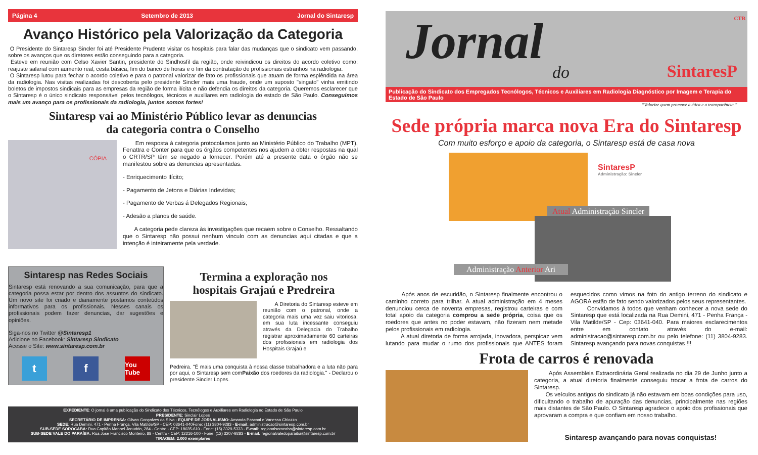Página 4 Setembro de 2013 Jornal do Sintaresp
Avanço Histórico pela Valorização da Categoria
O Presidente do Sintaresp Sincler foi até Presidente Prudente visitar os hospitais para falar das mudanças que o sindicato vem passando, sobre os avanços que os diretores estão conseguindo para a categoria.
Esteve em reunião com Celso Xavier Santin, presidente do Sindhosfil da região, onde reivindicou os direitos do acordo coletivo como: reajuste salarial com aumento real, cesta básica, fim do banco de horas e o fim da contratação de profissionais estranhos na radiologia.
O Sintaresp lutou para fechar o acordo coletivo e para o patronal valorizar de fato os profissionais que atuam de forma esplêndida na área da radiologia. Nas visitas realizadas foi descoberta pelo presidente Sincler mais uma fraude, onde um suposto "singato" vinha emitindo boletos de impostos sindicais para as empresas da região de forma ilícita e não defendia os direitos da categoria. Queremos esclarecer que o Sintaresp é o único sindicato responsável pelos tecnólogos, técnicos e auxiliares em radiologia do estado de São Paulo. Conseguimos mais um avanço para os profissionais da radiologia, juntos somos fortes!
Sintaresp vai ao Ministério Público levar as denuncias
da categoria contra o Conselho
CÓPIA
Em resposta à categoria protocolamos junto ao Ministério Público do Trabalho (MPT), Fenattra e Conter para que os órgãos competentes nos ajudem a obter respostas na qual o CRTR/SP têm se negado a fornecer. Porém até a presente data o órgão não se manifestou sobre as denuncias apresentadas.
- Enriquecimento Ilícito;
- Pagamento de Jetons e Diárias Indevidas;
- Pagamento de Verbas á Delegados Regionais;
- Adesão a planos de saúde.
A categoria pede clareza às investigações que recaem sobre o Conselho. Ressaltando que o Sintaresp não possui nenhum vinculo com as denuncias aqui citadas e que a intenção é inteiramente pela verdade.
Sintaresp nas Redes Sociais
Sintaresp está renovando a sua comunicação, para que a categoria possa estar por dentro dos assuntos do sindicato. Um novo site foi criado e diariamente postamos conteúdos informativos para os profissionais. Nesses canais os profissionais podem fazer denuncias, dar sugestões e opiniões.
Siga-nos no Twitter @Sintaresp1
Adicione no Facebook: Sintaresp Sindicato
Acesse o Site: www.sintaresp.com.br
tf You Tube
Termina a exploração nos
hospitais Grajaú e Predreira
A Diretoria do Sintaresp esteve em reunião com o patronal, onde a categoria mais uma vez saiu vitoriosa, em sua luta incessante conseguiu através da Delegacia do Trabalho registrar aproximadamente 60 carteiras dos profissionais em radiologia dos Hospitais Grajaú e
Pedreira. "É mais uma conquista à nossa classe trabalhadora e a luta não para por aqui, o Sintaresp sem comPaixão dos roedores da radiologia." - Declarou o presidente Sincler Lopes.
EXPEDIENTE: O jornal é uma publicação do Sindicato dos Técnicos, Tecnólogos e Auxiliares em Radiologia no Estado de São Paulo
PRESIDENTE: Sinclair Lopes
SECRETÁRIO DE IMPRENSA: Gilvan Gonçalves da Silva - EQUIPE DE JORNALISMO: Amanda Pascoal e Vanessa Chiozzo
SEDE: Rua Demini, 471 - Penha França, Vila Matilde/SP - CEP: 03641-040Fone: (11) 3804-9283 - E-mail: administracao@sintaresp.com.br
SUB-SEDE SOROCABA: Rua Capitão Manoel Januário, 284 - Centro - CEP: 18035-610 - Fone: (15) 3329-5333 - E-mail: regionalsorocaba@sintaresp.com.br
SUB-SEDE VALE DO PARAÍBA: Rua José Francisco Monteiro, 88 - Centro - CEP: 12216-100 - Fone: (12) 3207-9283 - E-mail: regionalvaledoparaiba@sintaresp.com.br
TIRAGEM: 2.000 exemplares
Jornal
do SintaresP
CTB
Publicação do Sindicato dos Empregados Tecnólogos, Técnicos e Auxiliares em Radiologia Diagnóstico por Imagem e Terapia do Estado de São Paulo
“Valorize quem promove a ética e a transparência.”
Sede própria marca nova Era do Sintaresp
Com muito esforço e apoio da categoria, o Sintaresp está de casa nova
SintaresP
Administração: Sincler
Atual Administração Sincler
Administração Anterior Ari
Após anos de escuridão, o Sintaresp finalmente encontrou o caminho correto para trilhar. A atual administração em 4 meses denunciou cerca de noventa empresas, registrou carteiras e com total apoio da categoria comprou a sede própria, coisa que os roedores que antes no poder estavam, não fizeram nem metade pelos profissionais em radiologia.
A atual diretoria de forma arrojada, inovadora, perspicaz vem lutando para mudar o rumo dos profissionais que ANTES foram esquecidos como vimos na foto do antigo terreno do sindicato e AGORA estão de fato sendo valorizados pelos seus representantes.
Convidamos à todos que venham conhecer a nova sede do Sintaresp que está localizada na Rua Demini, 471 - Penha França - Vila Matilde/SP - Cep: 03641-040. Para maiores esclarecimentos entre em contato através do e-mail: administracao@sintaresp.com.br ou pelo telefone: (11) 3804-9283. Sintaresp avançando para novas conquistas !!!
Frota de carros é renovada
Após Assembleia Extraordinária Geral realizada no dia 29 de Junho junto a categoria, a atual diretoria finalmente conseguiu trocar a frota de carros do Sintaresp.
Os veículos antigos do sindicato já não estavam em boas condições para uso, dificultando o trabalho de apuração das denuncias, principalmente nas regiões mais distantes de São Paulo. O Sintaresp agradece o apoio dos profissionais que aprovaram a compra e que confiam em nosso trabalho.
Sintaresp avançando para novas conquistas!